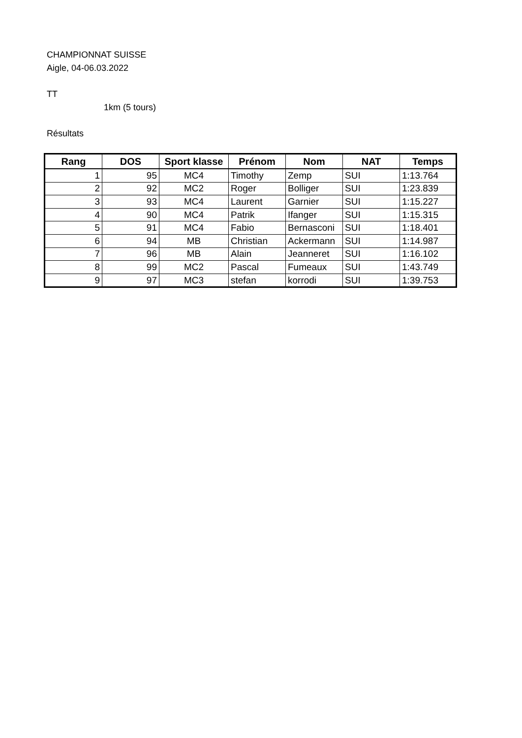CHAMPIONNAT SUISSE
Aigle, 04-06.03.2022
TT
1km (5 tours)
Résultats
| Rang | DOS | Sport klasse | Prénom | Nom | NAT | Temps |
| --- | --- | --- | --- | --- | --- | --- |
| 1 | 95 | MC4 | Timothy | Zemp | SUI | 1:13.764 |
| 2 | 92 | MC2 | Roger | Bolliger | SUI | 1:23.839 |
| 3 | 93 | MC4 | Laurent | Garnier | SUI | 1:15.227 |
| 4 | 90 | MC4 | Patrik | Ifanger | SUI | 1:15.315 |
| 5 | 91 | MC4 | Fabio | Bernasconi | SUI | 1:18.401 |
| 6 | 94 | MB | Christian | Ackermann | SUI | 1:14.987 |
| 7 | 96 | MB | Alain | Jeanneret | SUI | 1:16.102 |
| 8 | 99 | MC2 | Pascal | Fumeaux | SUI | 1:43.749 |
| 9 | 97 | MC3 | stefan | korrodi | SUI | 1:39.753 |